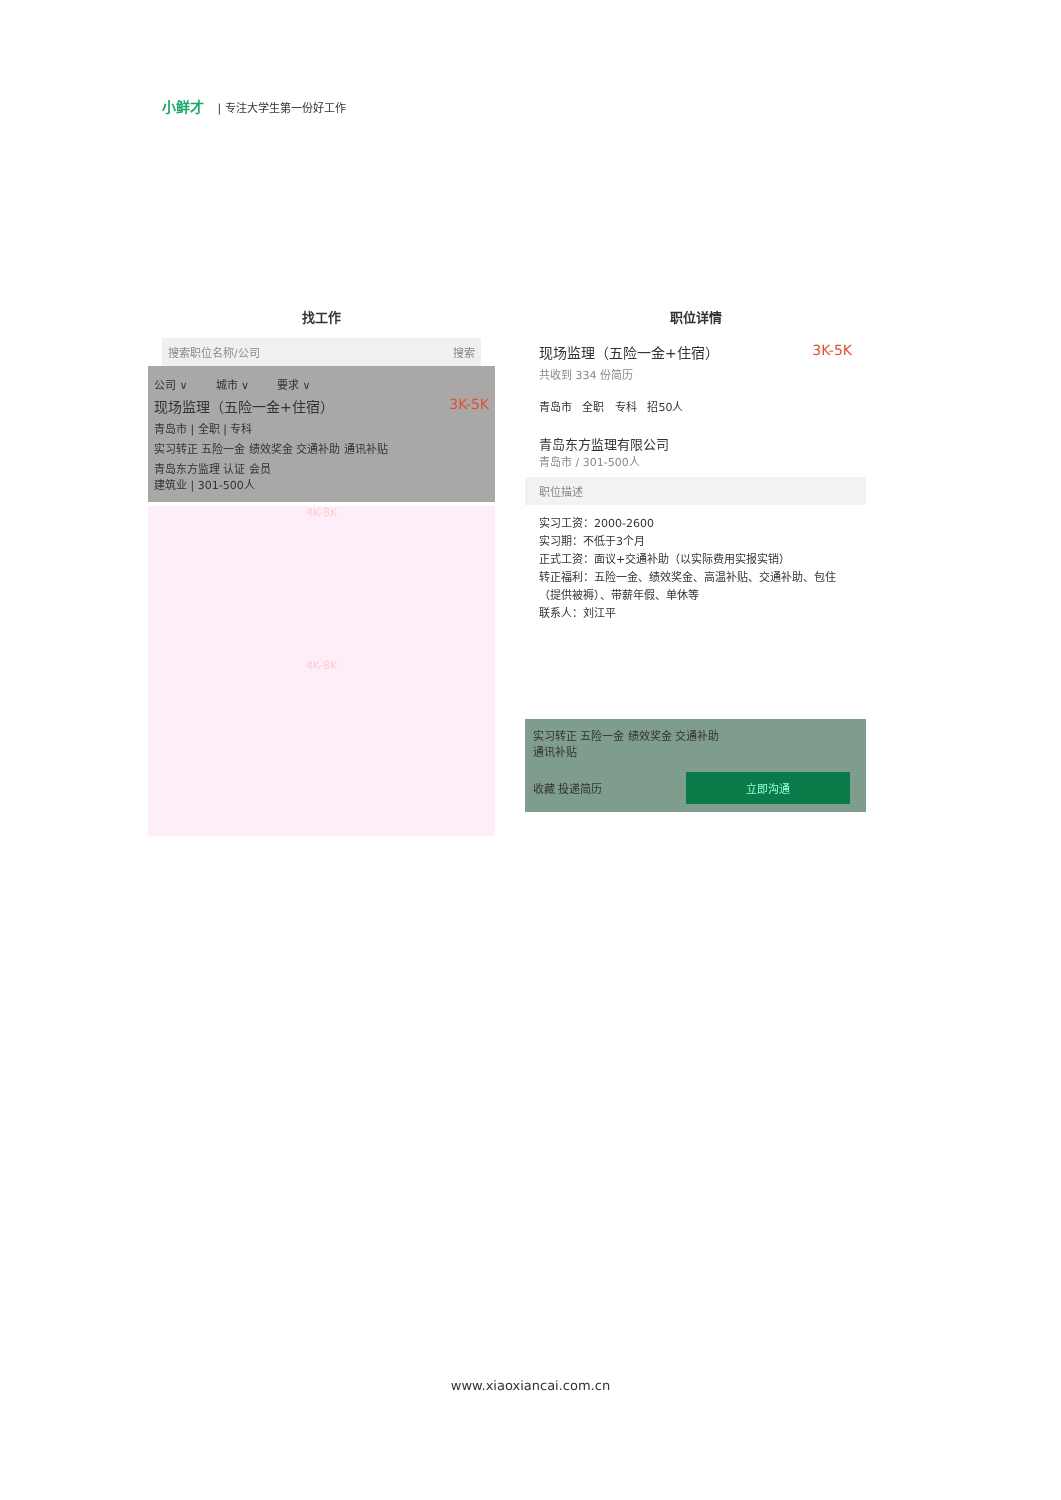小鲜才 | 专注大学生第一份好工作
找工作
搜索职位名称/公司 搜索
公司 ∨ 城市 ∨ 要求 ∨
现场监理（五险一金+住宿） 3K-5K
青岛市 | 全职 | 专科
实习转正 五险一金 绩效奖金 交通补助 通讯补贴
青岛东方监理 认证 会员
建筑业 | 301-500人
4K-8K
4K-8K
职位详情
现场监理（五险一金+住宿） 3K-5K
共收到 334 份简历
青岛市 全职 专科 招50人
青岛东方监理有限公司
青岛市 / 301-500人
职位描述
实习工资：2000-2600
实习期：不低于3个月
正式工资：面议+交通补助（以实际费用实报实销）
转正福利：五险一金、绩效奖金、高温补贴、交通补助、包住（提供被褥）、带薪年假、单休等
联系人：刘江平
实习转正 五险一金 绩效奖金 交通补助
通讯补贴
收藏 投递简历 立即沟通
www.xiaoxiancai.com.cn